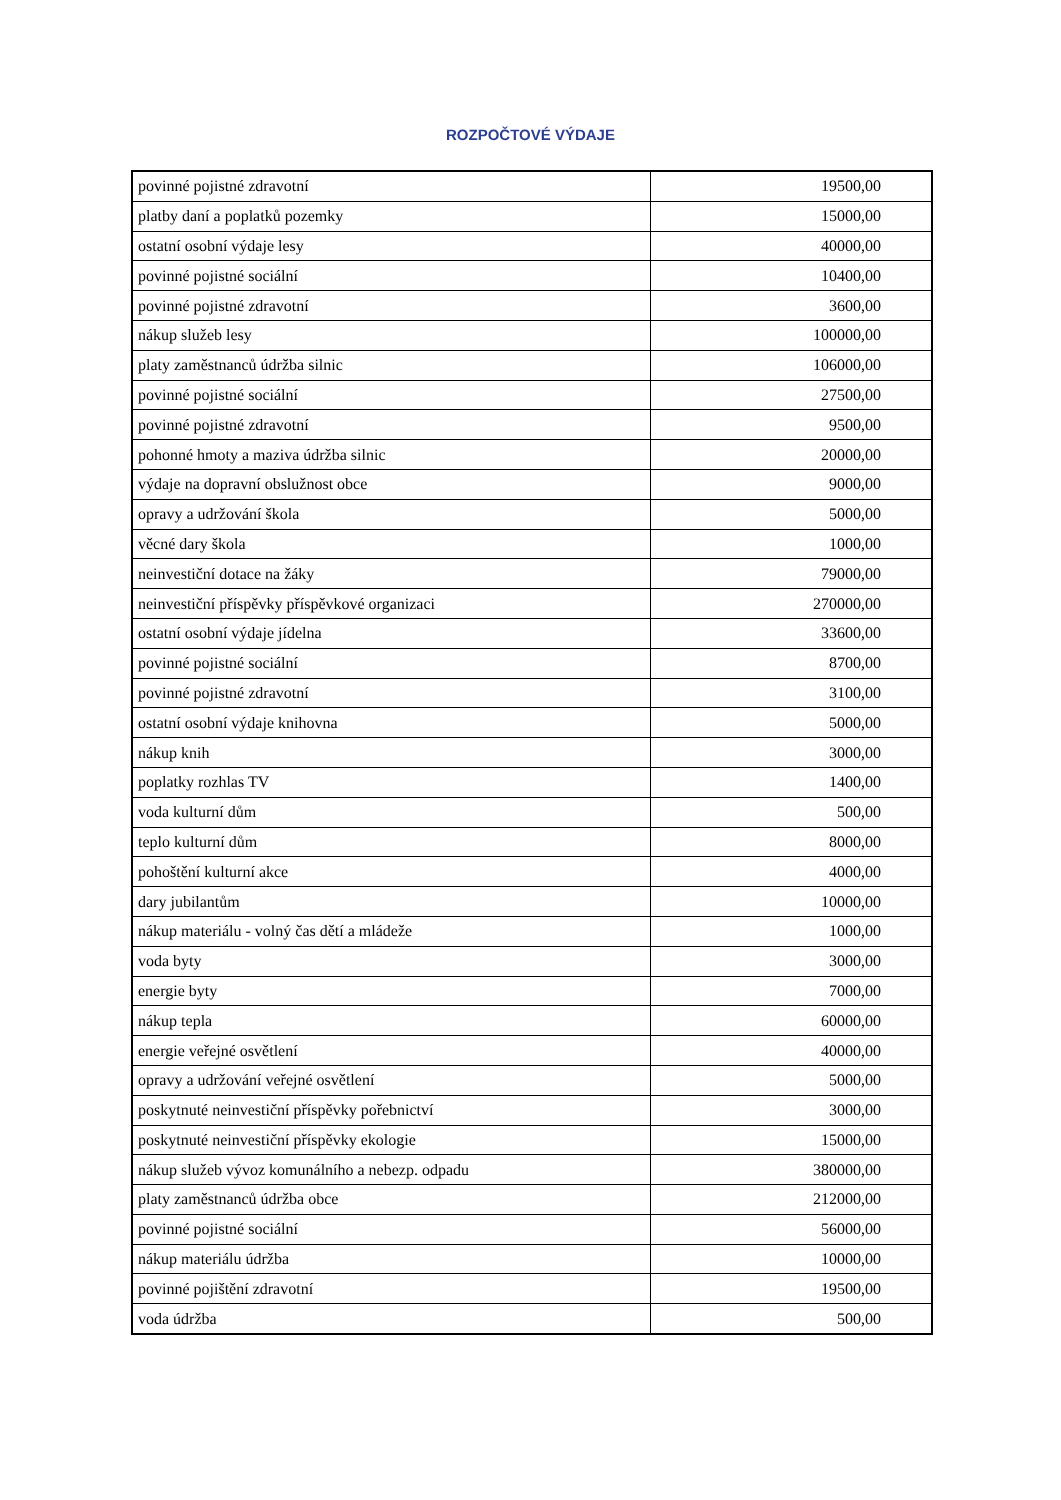ROZPOČTOVÉ VÝDAJE
| povinné pojistné zdravotní | 19500,00 |
| platby daní a poplatků pozemky | 15000,00 |
| ostatní osobní výdaje lesy | 40000,00 |
| povinné pojistné sociální | 10400,00 |
| povinné pojistné zdravotní | 3600,00 |
| nákup služeb lesy | 100000,00 |
| platy zaměstnanců údržba silnic | 106000,00 |
| povinné pojistné sociální | 27500,00 |
| povinné pojistné zdravotní | 9500,00 |
| pohonné hmoty a maziva údržba silnic | 20000,00 |
| výdaje na dopravní obslužnost obce | 9000,00 |
| opravy a udržování škola | 5000,00 |
| věcné dary škola | 1000,00 |
| neinvestiční dotace na žáky | 79000,00 |
| neinvestiční příspěvky příspěvkové organizaci | 270000,00 |
| ostatní osobní výdaje jídelna | 33600,00 |
| povinné pojistné sociální | 8700,00 |
| povinné pojistné zdravotní | 3100,00 |
| ostatní osobní výdaje knihovna | 5000,00 |
| nákup knih | 3000,00 |
| poplatky rozhlas TV | 1400,00 |
| voda kulturní dům | 500,00 |
| teplo kulturní dům | 8000,00 |
| pohoštění kulturní akce | 4000,00 |
| dary jubilantům | 10000,00 |
| nákup materiálu - volný čas dětí a mládeže | 1000,00 |
| voda byty | 3000,00 |
| energie byty | 7000,00 |
| nákup tepla | 60000,00 |
| energie veřejné osvětlení | 40000,00 |
| opravy a udržování veřejné osvětlení | 5000,00 |
| poskytnuté neinvestiční příspěvky pořebnictví | 3000,00 |
| poskytnuté neinvestiční příspěvky ekologie | 15000,00 |
| nákup služeb vývoz komunálního a nebezp. odpadu | 380000,00 |
| platy zaměstnanců údržba obce | 212000,00 |
| povinné pojistné sociální | 56000,00 |
| nákup materiálu údržba | 10000,00 |
| povinné pojištění zdravotní | 19500,00 |
| voda údržba | 500,00 |